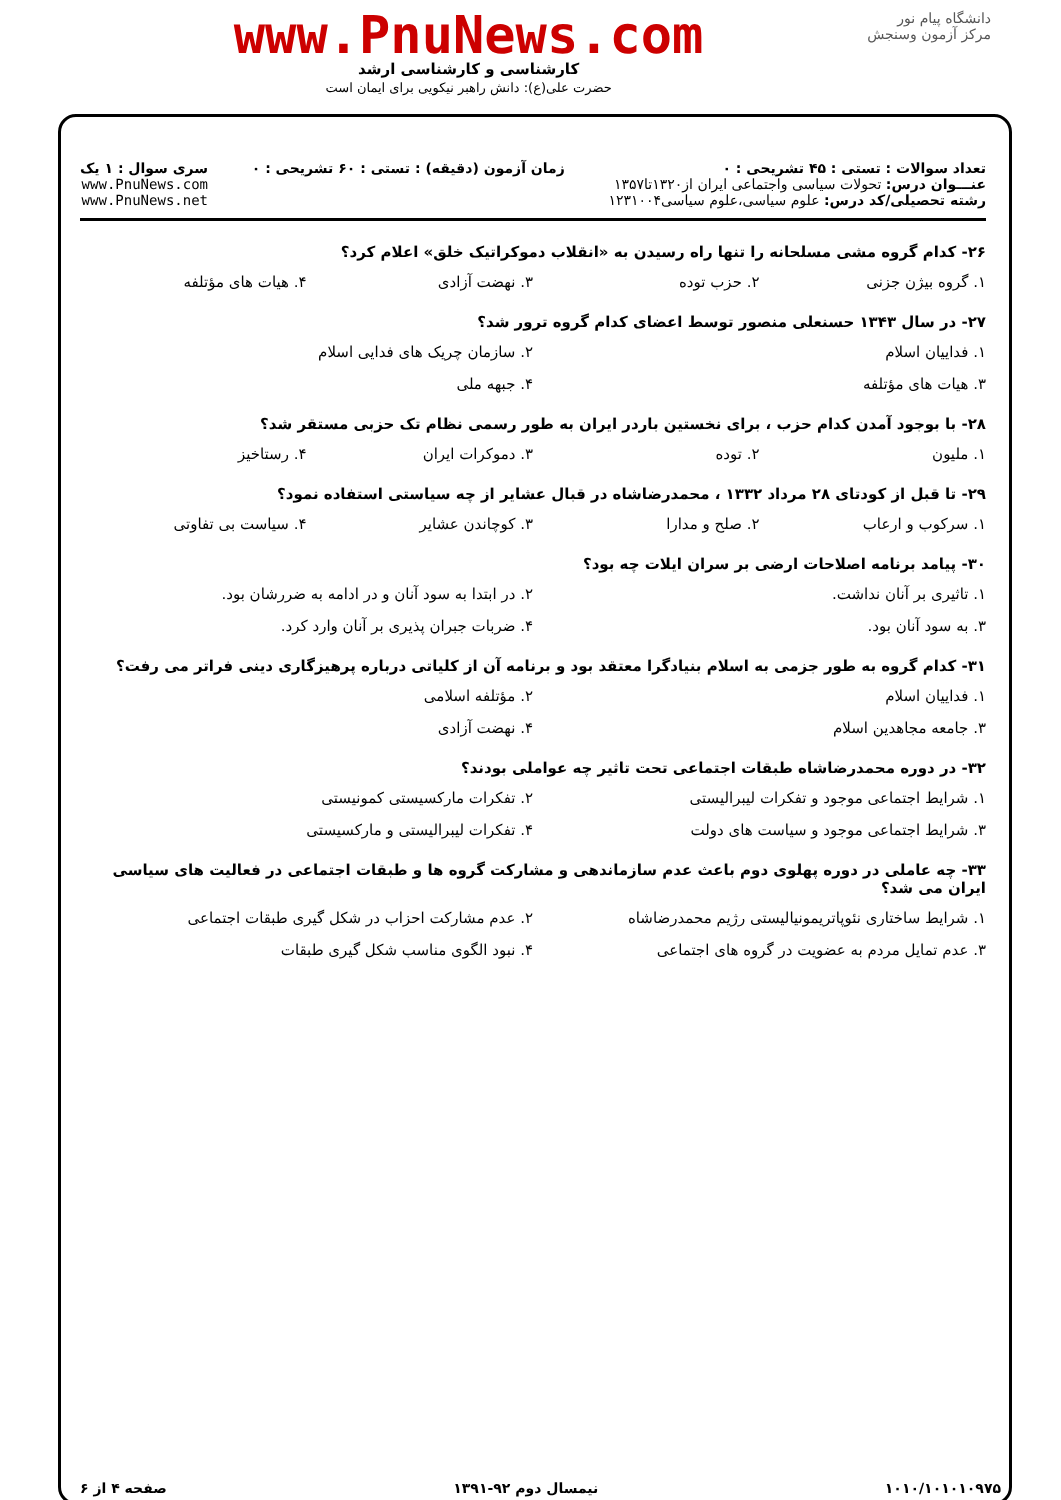دانشگاه پیام نور
مرکز آزمون وسنجش
www.PnuNews.com
کارشناسی و کارشناسی ارشد
حضرت علی(ع): دانش راهبر نیکویی برای ایمان است
تعداد سوالات : تستی : ۴۵ تشریحی : ۰
عنـــوان درس: تحولات سیاسی واجتماعی ایران از۱۳۲۰تا۱۳۵۷
رشته تحصیلی/کد درس: علوم سیاسی،علوم سیاسی۱۲۳۱۰۰۴
زمان آزمون (دقیقه) : تستی : ۶۰ تشریحی : ۰
سری سوال : ۱ یک
www.PnuNews.com
www.PnuNews.net
۲۶- کدام گروه مشی مسلحانه را تنها راه رسیدن به «انقلاب دموکراتیک خلق» اعلام کرد؟
۱. گروه بیژن جزنی ۲. حزب توده ۳. نهضت آزادی ۴. هیات های مؤتلفه
۲۷- در سال ۱۳۴۳ حسنعلی منصور توسط اعضای کدام گروه ترور شد؟
۱. فداییان اسلام ۲. سازمان چریک های فدایی اسلام ۳. هیات های مؤتلفه ۴. جبهه ملی
۲۸- با بوجود آمدن کدام حزب ، برای نخستین باردر ایران به طور رسمی نظام تک حزبی مستقر شد؟
۱. ملیون ۲. توده ۳. دموکرات ایران ۴. رستاخیز
۲۹- تا قبل از کودتای ۲۸ مرداد ۱۳۳۲ ، محمدرضاشاه در قبال عشایر از چه سیاستی استفاده نمود؟
۱. سرکوب و ارعاب ۲. صلح و مدارا ۳. کوچاندن عشایر ۴. سیاست بی تفاوتی
۳۰- پیامد برنامه اصلاحات ارضی بر سران ایلات چه بود؟
۱. تاثیری بر آنان نداشت. ۲. در ابتدا به سود آنان و در ادامه به ضررشان بود. ۳. به سود آنان بود. ۴. ضربات جبران پذیری بر آنان وارد کرد.
۳۱- کدام گروه به طور جزمی به اسلام بنیادگرا معتقد بود و برنامه آن از کلیاتی درباره پرهیزگاری دینی فراتر می رفت؟
۱. فداییان اسلام ۲. مؤتلفه اسلامی ۳. جامعه مجاهدین اسلام ۴. نهضت آزادی
۳۲- در دوره محمدرضاشاه طبقات اجتماعی تحت تاثیر چه عواملی بودند؟
۱. شرایط اجتماعی موجود و تفکرات لیبرالیستی ۲. تفکرات مارکسیستی کمونیستی ۳. شرایط اجتماعی موجود و سیاست های دولت ۴. تفکرات لیبرالیستی و مارکسیستی
۳۳- چه عاملی در دوره پهلوی دوم باعث عدم سازماندهی و مشارکت گروه ها و طبقات اجتماعی در فعالیت های سیاسی ایران می شد؟
۱. شرایط ساختاری نئوپاتریمونیالیستی رژیم محمدرضاشاه ۲. عدم مشارکت احزاب در شکل گیری طبقات اجتماعی ۳. عدم تمایل مردم به عضویت در گروه های اجتماعی ۴. نبود الگوی مناسب شکل گیری طبقات
۱۰۱۰/۱۰۱۰۱۰۹۷۵ نیمسال دوم ۹۲-۱۳۹۱ صفحه ۴ از ۶